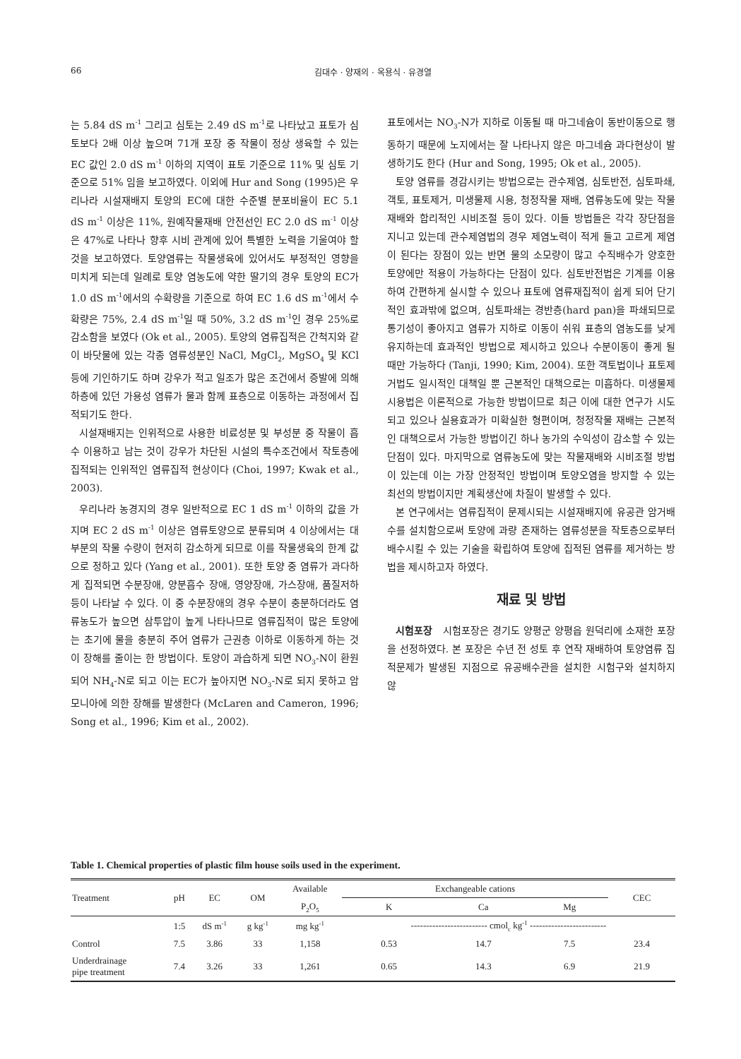66
김대수 · 양재의 · 옥용식 · 유경열
는 5.84 dS m<sup>-1</sup> 그리고 심토는 2.49 dS m<sup>-1</sup>로 나타났고 표토가 심토보다 2배 이상 높으며 71개 포장 중 작물이 정상 생육할 수 있는 EC 값인 2.0 dS m<sup>-1</sup> 이하의 지역이 표토 기준으로 11% 및 심토 기준으로 51% 임을 보고하였다. 이외에 Hur and Song (1995)은 우리나라 시설재배지 토양의 EC에 대한 수준별 분포비율이 EC 5.1 dS m<sup>-1</sup> 이상은 11%, 원예작물재배 안전선인 EC 2.0 dS m<sup>-1</sup> 이상은 47%로 나타나 향후 시비 관계에 있어 특별한 노력을 기울여야 할 것을 보고하였다. 토양염류는 작물생육에 있어서도 부정적인 영향을 미치게 되는데 일례로 토양 염농도에 약한 딸기의 경우 토양의 EC가 1.0 dS m<sup>-1</sup>에서의 수확량을 기준으로 하여 EC 1.6 dS m<sup>-1</sup>에서 수확량은 75%, 2.4 dS m<sup>-1</sup>일 때 50%, 3.2 dS m<sup>-1</sup>인 경우 25%로 감소함을 보였다 (Ok et al., 2005). 토양의 염류집적은 간척지와 같이 바닷물에 있는 각종 염류성분인 NaCl, MgCl<sub>2</sub>, MgSO<sub>4</sub> 및 KCl 등에 기인하기도 하며 강우가 적고 일조가 많은 조건에서 증발에 의해 하층에 있던 가용성 염류가 물과 함께 표층으로 이동하는 과정에서 집적되기도 한다.
시설재배지는 인위적으로 사용한 비료성분 및 부성분 중 작물이 흡수 이용하고 남는 것이 강우가 차단된 시설의 특수조건에서 작토층에 집적되는 인위적인 염류집적 현상이다 (Choi, 1997; Kwak et al., 2003).
우리나라 농경지의 경우 일반적으로 EC 1 dS m<sup>-1</sup> 이하의 값을 가지며 EC 2 dS m<sup>-1</sup> 이상은 염류토양으로 분류되며 4 이상에서는 대부분의 작물 수량이 현저히 감소하게 되므로 이를 작물생육의 한계 값으로 정하고 있다 (Yang et al., 2001). 또한 토양 중 염류가 과다하게 집적되면 수분장애, 양분흡수 장애, 영양장애, 가스장애, 품질저하 등이 나타날 수 있다. 이 중 수분장애의 경우 수분이 충분하더라도 염류농도가 높으면 삼투압이 높게 나타나므로 염류집적이 많은 토양에는 초기에 물을 충분히 주어 염류가 근권층 이하로 이동하게 하는 것이 장해를 줄이는 한 방법이다. 토양이 과습하게 되면 NO<sub>3</sub>-N이 환원되어 NH<sub>4</sub>-N로 되고 이는 EC가 높아지면 NO<sub>3</sub>-N로 되지 못하고 암모니아에 의한 장해를 발생한다 (McLaren and Cameron, 1996; Song et al., 1996; Kim et al., 2002).
표토에서는 NO<sub>3</sub>-N가 지하로 이동될 때 마그네슘이 동반이동으로 행동하기 때문에 노지에서는 잘 나타나지 않은 마그네슘 과다현상이 발생하기도 한다 (Hur and Song, 1995; Ok et al., 2005).
토양 염류를 경감시키는 방법으로는 관수제염, 심토반전, 심토파쇄, 객토, 표토제거, 미생물제 시용, 청정작물 재배, 염류농도에 맞는 작물재배와 합리적인 시비조절 등이 있다. 이들 방법들은 각각 장단점을 지니고 있는데 관수제염법의 경우 제염노력이 적게 들고 고르게 제염이 된다는 장점이 있는 반면 물의 소모량이 많고 수직배수가 양호한 토양에만 적용이 가능하다는 단점이 있다. 심토반전법은 기계를 이용하여 간편하게 실시할 수 있으나 표토에 염류재집적이 쉽게 되어 단기적인 효과밖에 없으며, 심토파쇄는 경반층(hard pan)을 파쇄되므로 통기성이 좋아지고 염류가 지하로 이동이 쉬워 표층의 염농도를 낮게 유지하는데 효과적인 방법으로 제시하고 있으나 수분이동이 좋게 될 때만 가능하다 (Tanji, 1990; Kim, 2004). 또한 객토법이나 표토제거법도 일시적인 대책일 뿐 근본적인 대책으로는 미흡하다. 미생물제 시용법은 이론적으로 가능한 방법이므로 최근 이에 대한 연구가 시도되고 있으나 실용효과가 미확실한 형편이며, 청정작물 재배는 근본적인 대책으로서 가능한 방법이긴 하나 농가의 수익성이 감소할 수 있는 단점이 있다. 마지막으로 염류농도에 맞는 작물재배와 시비조절 방법이 있는데 이는 가장 안정적인 방법이며 토양오염을 방지할 수 있는 최선의 방법이지만 계획생산에 차질이 발생할 수 있다.
본 연구에서는 염류집적이 문제시되는 시설재배지에 유공관 암거배수를 설치함으로써 토양에 과량 존재하는 염류성분을 작토층으로부터 배수시킬 수 있는 기술을 확립하여 토양에 집적된 염류를 제거하는 방법을 제시하고자 하였다.
재료 및 방법
시험포장 시험포장은 경기도 양평군 양평읍 원덕리에 소재한 포장을 선정하였다. 본 포장은 수년 전 성토 후 연작 재배하여 토양염류 집적문제가 발생된 지점으로 유공배수관을 설치한 시험구와 설치하지 않
Table 1. Chemical properties of plastic film house soils used in the experiment.
| Treatment | pH | EC | OM | Available | Exchangeable cations | | | CEC |
| --- | --- | --- | --- | --- | --- | --- | --- | --- |
| | | | | P<sub>2</sub>O<sub>5</sub> | K | Ca | Mg | |
| | 1:5 | dS m<sup>-1</sup> | g kg<sup>-1</sup> | mg kg<sup>-1</sup> | ------------------------- cmol<sub>c</sub> kg<sup>-1</sup> ------------------------- | | | |
| Control | 7.5 | 3.86 | 33 | 1,158 | 0.53 | 14.7 | 7.5 | 23.4 |
| Underdrainage pipe treatment | 7.4 | 3.26 | 33 | 1,261 | 0.65 | 14.3 | 6.9 | 21.9 |